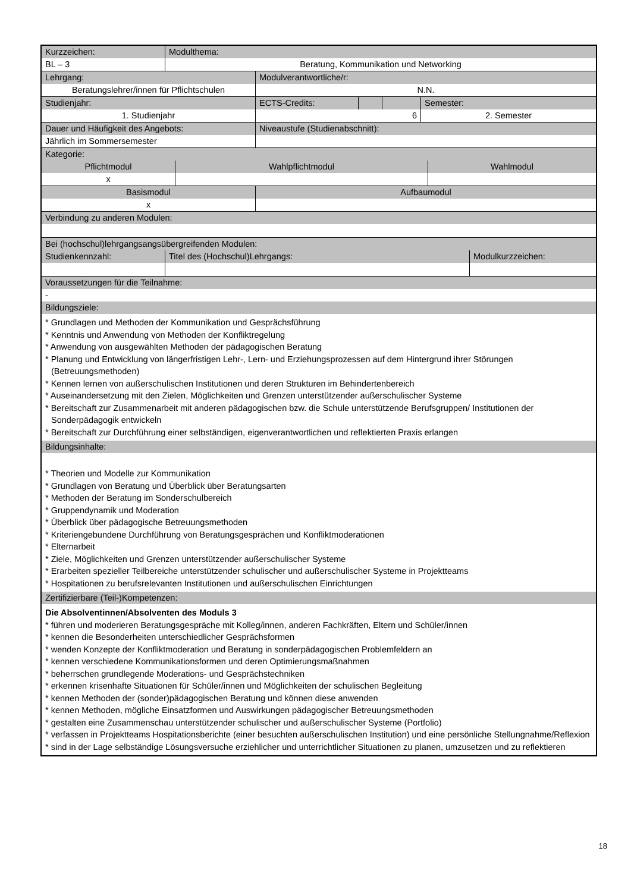| Kurzzeichen: | Modulthema: |
| BL – 3 | Beratung, Kommunikation und Networking |
| Lehrgang: | Modulverantwortliche/r: |
| Beratungslehrer/innen für Pflichtschulen | N.N. |
| Studienjahr: | ECTS-Credits: | | | Semester: |
| 1. Studienjahr | 6 | | | 2. Semester |
| Dauer und Häufigkeit des Angebots: | Niveaustufe (Studienabschnitt): |
| Jährlich im Sommersemester | |
| Kategorie: | | |
| Pflichtmodul | Wahlpflichtmodul | Wahlmodul |
| x | | |
| Basismodul | Aufbaumodul |
| x | |
| Verbindung zu anderen Modulen: |
| Bei (hochschul)lehrgangsangsübergreifenden Modulen: | | |
| Studienkennzahl: | Titel des (Hochschul)Lehrgangs: | Modulkurzzeichen: |
| Voraussetzungen für die Teilnahme: |
| - |
| Bildungsziele: |
| * Grundlagen und Methoden der Kommunikation und Gesprächsführung * Kenntnis und Anwendung von Methoden der Konfliktregelung * Anwendung von ausgewählten Methoden der pädagogischen Beratung * Planung und Entwicklung von längerfristigen Lehr-, Lern- und Erziehungsprozessen auf dem Hintergrund ihrer Störungen (Betreuungsmethoden) * Kennen lernen von außerschulischen Institutionen und deren Strukturen im Behindertenbereich * Auseinandersetzung mit den Zielen, Möglichkeiten und Grenzen unterstützender außerschulischer Systeme * Bereitschaft zur Zusammenarbeit mit anderen pädagogischen bzw. die Schule unterstützende Berufsgruppen/ Institutionen der Sonderpädagogik entwickeln * Bereitschaft zur Durchführung einer selbständigen, eigenverantwortlichen und reflektierten Praxis erlangen |
| Bildungsinhalte: |
| * Theorien und Modelle zur Kommunikation * Grundlagen von Beratung und Überblick über Beratungsarten * Methoden der Beratung im Sonderschulbereich * Gruppendynamik und Moderation * Überblick über pädagogische Betreuungsmethoden * Kriteriengebundene Durchführung von Beratungsgesprächen und Konfliktmoderationen * Elternarbeit * Ziele, Möglichkeiten und Grenzen unterstützender außerschulischer Systeme * Erarbeiten spezieller Teilbereiche unterstützender schulischer und außerschulischer Systeme in Projektteams * Hospitationen zu berufsrelevanten Institutionen und außerschulischen Einrichtungen |
| Zertifizierbare (Teil-)Kompetenzen: |
| Die Absolventinnen/Absolventen des Moduls 3 * führen und moderieren Beratungsgespräche mit Kolleg/innen, anderen Fachkräften, Eltern und Schüler/innen * kennen die Besonderheiten unterschiedlicher Gesprächsformen * wenden Konzepte der Konfliktmoderation und Beratung in sonderpädagogischen Problemfeldern an * kennen verschiedene Kommunikationsformen und deren Optimierungsmaßnahmen * beherrschen grundlegende Moderations- und Gesprächstechniken * erkennen krisenhafte Situationen für Schüler/innen und Möglichkeiten der schulischen Begleitung * kennen Methoden der (sonder)pädagogischen Beratung und können diese anwenden * kennen Methoden, mögliche Einsatzformen und Auswirkungen pädagogischer Betreuungsmethoden * gestalten eine Zusammenschau unterstützender schulischer und außerschulischer Systeme (Portfolio) * verfassen in Projektteams Hospitationsberichte (einer besuchten außerschulischen Institution) und eine persönliche Stellungnahme/Reflexion * sind in der Lage selbständige Lösungsversuche erziehlicher und unterrichtlicher Situationen zu planen, umzusetzen und zu reflektieren |
18